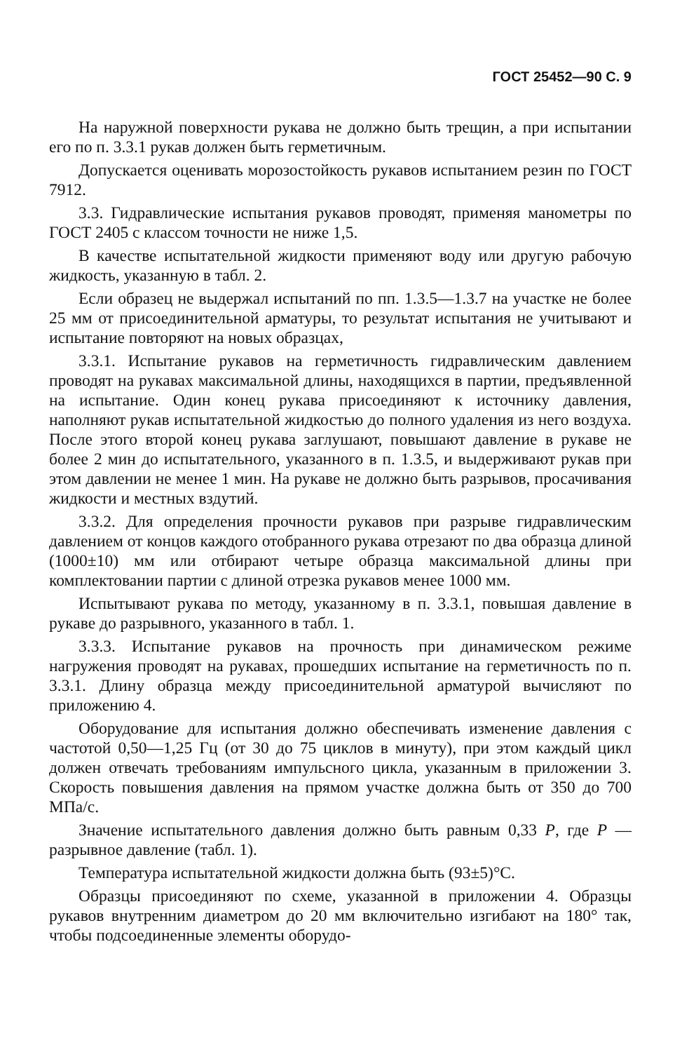ГОСТ 25452—90 С. 9
На наружной поверхности рукава не должно быть трещин, а при испытании его по п. 3.3.1 рукав должен быть герметичным.
Допускается оценивать морозостойкость рукавов испытанием резин по ГОСТ 7912.
3.3. Гидравлические испытания рукавов проводят, применяя манометры по ГОСТ 2405 с классом точности не ниже 1,5.
В качестве испытательной жидкости применяют воду или другую рабочую жидкость, указанную в табл. 2.
Если образец не выдержал испытаний по пп. 1.3.5—1.3.7 на участке не более 25 мм от присоединительной арматуры, то результат испытания не учитывают и испытание повторяют на новых образцах,
3.3.1. Испытание рукавов на герметичность гидравлическим давлением проводят на рукавах максимальной длины, находящихся в партии, предъявленной на испытание. Один конец рукава присоединяют к источнику давления, наполняют рукав испытательной жидкостью до полного удаления из него воздуха. После этого второй конец рукава заглушают, повышают давление в рукаве не более 2 мин до испытательного, указанного в п. 1.3.5, и выдерживают рукав при этом давлении не менее 1 мин. На рукаве не должно быть разрывов, просачивания жидкости и местных вздутий.
3.3.2. Для определения прочности рукавов при разрыве гидравлическим давлением от концов каждого отобранного рукава отрезают по два образца длиной (1000±10) мм или отбирают четыре образца максимальной длины при комплектовании партии с длиной отрезка рукавов менее 1000 мм.
Испытывают рукава по методу, указанному в п. 3.3.1, повышая давление в рукаве до разрывного, указанного в табл. 1.
3.3.3. Испытание рукавов на прочность при динамическом режиме нагружения проводят на рукавах, прошедших испытание на герметичность по п. 3.3.1. Длину образца между присоединительной арматурой вычисляют по приложению 4.
Оборудование для испытания должно обеспечивать изменение давления с частотой 0,50—1,25 Гц (от 30 до 75 циклов в минуту), при этом каждый цикл должен отвечать требованиям импульсного цикла, указанным в приложении 3. Скорость повышения давления на прямом участке должна быть от 350 до 700 МПа/с.
Значение испытательного давления должно быть равным 0,33 P, где P — разрывное давление (табл. 1).
Температура испытательной жидкости должна быть (93±5)°С.
Образцы присоединяют по схеме, указанной в приложении 4. Образцы рукавов внутренним диаметром до 20 мм включительно изгибают на 180° так, чтобы подсоединенные элементы оборудо-